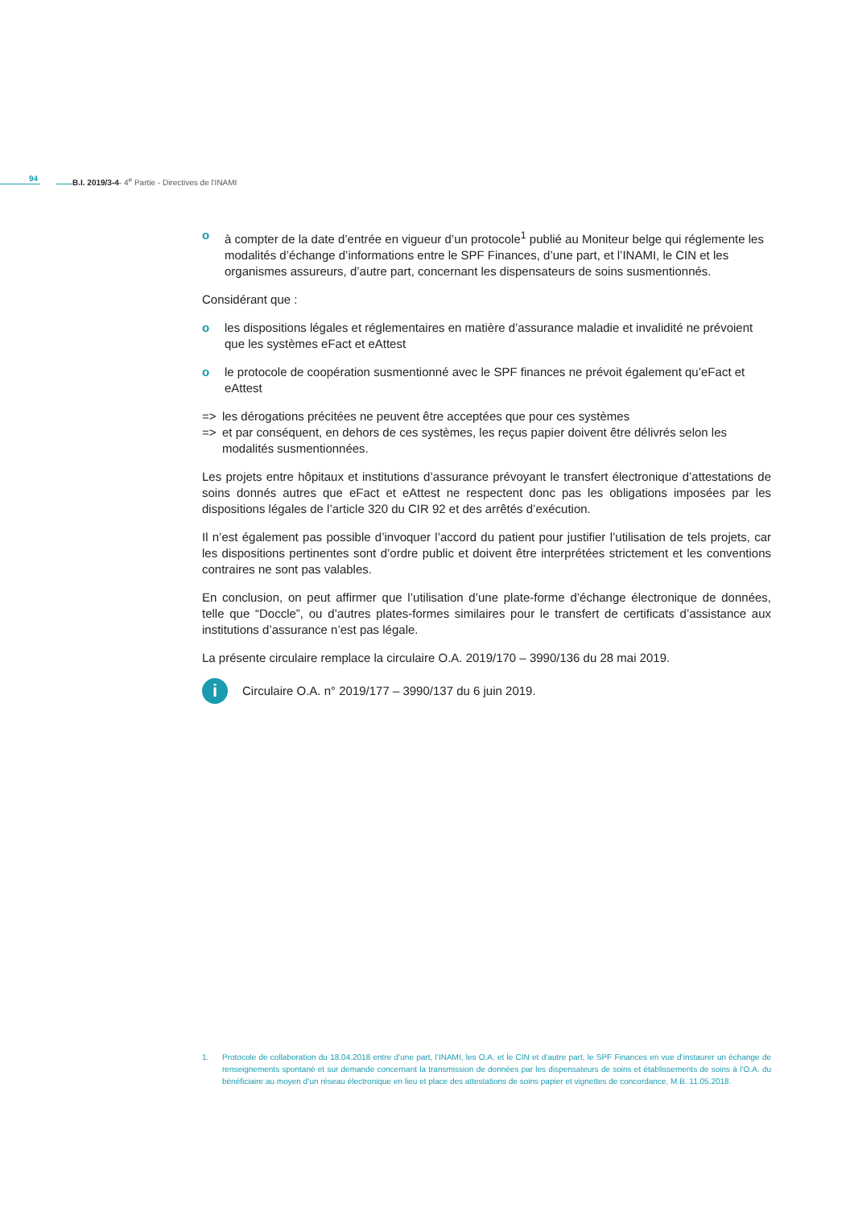94 B.I. 2019/3-4- 4<sup>e</sup> Partie - Directives de l'INAMI
o à compter de la date d’entrée en vigueur d’un protocole<sup>1</sup> publié au Moniteur belge qui réglemente les modalités d’échange d’informations entre le SPF Finances, d’une part, et l’INAMI, le CIN et les organismes assureurs, d’autre part, concernant les dispensateurs de soins susmentionnés.
Considérant que :
o les dispositions légales et réglementaires en matière d’assurance maladie et invalidité ne prévoient que les systèmes eFact et eAttest
o le protocole de coopération susmentionné avec le SPF finances ne prévoit également qu’eFact et eAttest
=> les dérogations précitées ne peuvent être acceptées que pour ces systèmes
=> et par conséquent, en dehors de ces systèmes, les reçus papier doivent être délivrés selon les modalités susmentionnées.
Les projets entre hôpitaux et institutions d’assurance prévoyant le transfert électronique d’attestations de soins donnés autres que eFact et eAttest ne respectent donc pas les obligations imposées par les dispositions légales de l’article 320 du CIR 92 et des arrêtés d’exécution.
Il n’est également pas possible d’invoquer l’accord du patient pour justifier l’utilisation de tels projets, car les dispositions pertinentes sont d’ordre public et doivent être interprétées strictement et les conventions contraires ne sont pas valables.
En conclusion, on peut affirmer que l’utilisation d’une plate-forme d’échange électronique de données, telle que “Doccle”, ou d’autres plates-formes similaires pour le transfert de certificats d’assistance aux institutions d’assurance n’est pas légale.
La présente circulaire remplace la circulaire O.A. 2019/170 – 3990/136 du 28 mai 2019.
i
Circulaire O.A. n° 2019/177 – 3990/137 du 6 juin 2019.
1. Protocole de collaboration du 18.04.2018 entre d’une part, l’INAMI, les O.A. et le CIN et d’autre part, le SPF Finances en vue d’instaurer un échange de renseignements spontané et sur demande concernant la transmission de données par les dispensateurs de soins et établissements de soins à l’O.A. du bénéficiaire au moyen d’un réseau électronique en lieu et place des attestations de soins papier et vignettes de concordance, M.B. 11.05.2018.